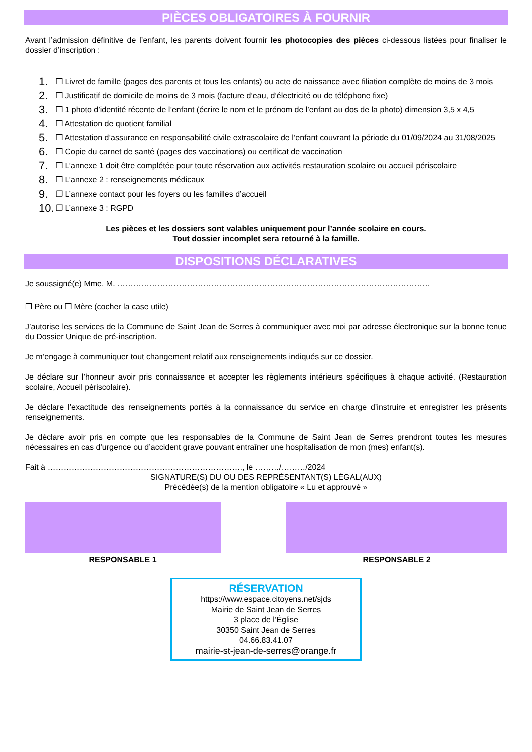PIÈCES OBLIGATOIRES À FOURNIR
Avant l’admission définitive de l’enfant, les parents doivent fournir les photocopies des pièces ci-dessous listées pour finaliser le dossier d’inscription :
1. ❒ Livret de famille (pages des parents et tous les enfants) ou acte de naissance avec filiation complète de moins de 3 mois
2. ❒ Justificatif de domicile de moins de 3 mois (facture d’eau, d’électricité ou de téléphone fixe)
3. ❒ 1 photo d’identité récente de l’enfant (écrire le nom et le prénom de l’enfant au dos de la photo) dimension 3,5 x 4,5
4. ❒ Attestation de quotient familial
5. ❒ Attestation d’assurance en responsabilité civile extrascolaire de l’enfant couvrant la période du 01/09/2024 au 31/08/2025
6. ❒ Copie du carnet de santé (pages des vaccinations) ou certificat de vaccination
7. ❒ L’annexe 1 doit être complétée pour toute réservation aux activités restauration scolaire ou accueil périscolaire
8. ❒ L’annexe 2 : renseignements médicaux
9. ❒ L’annexe contact pour les foyers ou les familles d’accueil
10. ❒ L’annexe 3 : RGPD
Les pièces et les dossiers sont valables uniquement pour l’année scolaire en cours.
Tout dossier incomplet sera retourné à la famille.
DISPOSITIONS DÉCLARATIVES
Je soussigné(e) Mme, M. ………………………………………………………………………………………………………
❒ Père ou ❒ Mère (cocher la case utile)
J’autorise les services de la Commune de Saint Jean de Serres à communiquer avec moi par adresse électronique sur la bonne tenue du Dossier Unique de pré-inscription.
Je m’engage à communiquer tout changement relatif aux renseignements indiqués sur ce dossier.
Je déclare sur l’honneur avoir pris connaissance et accepter les règlements intérieurs spécifiques à chaque activité. (Restauration scolaire, Accueil périscolaire).
Je déclare l’exactitude des renseignements portés à la connaissance du service en charge d’instruire et enregistrer les présents renseignements.
Je déclare avoir pris en compte que les responsables de la Commune de Saint Jean de Serres prendront toutes les mesures nécessaires en cas d’urgence ou d’accident grave pouvant entraîner une hospitalisation de mon (mes) enfant(s).
Fait à ………………………………………………………………., le ………/………/2024
SIGNATURE(S) DU OU DES REPRÉSENTANT(S) LÉGAL(AUX)
Précédée(s) de la mention obligatoire « Lu et approuvé »
RESPONSABLE 1 RESPONSABLE 2
RÉSERVATION
https://www.espace.citoyens.net/sjds
Mairie de Saint Jean de Serres
3 place de l’Église
30350 Saint Jean de Serres
04.66.83.41.07
mairie-st-jean-de-serres@orange.fr